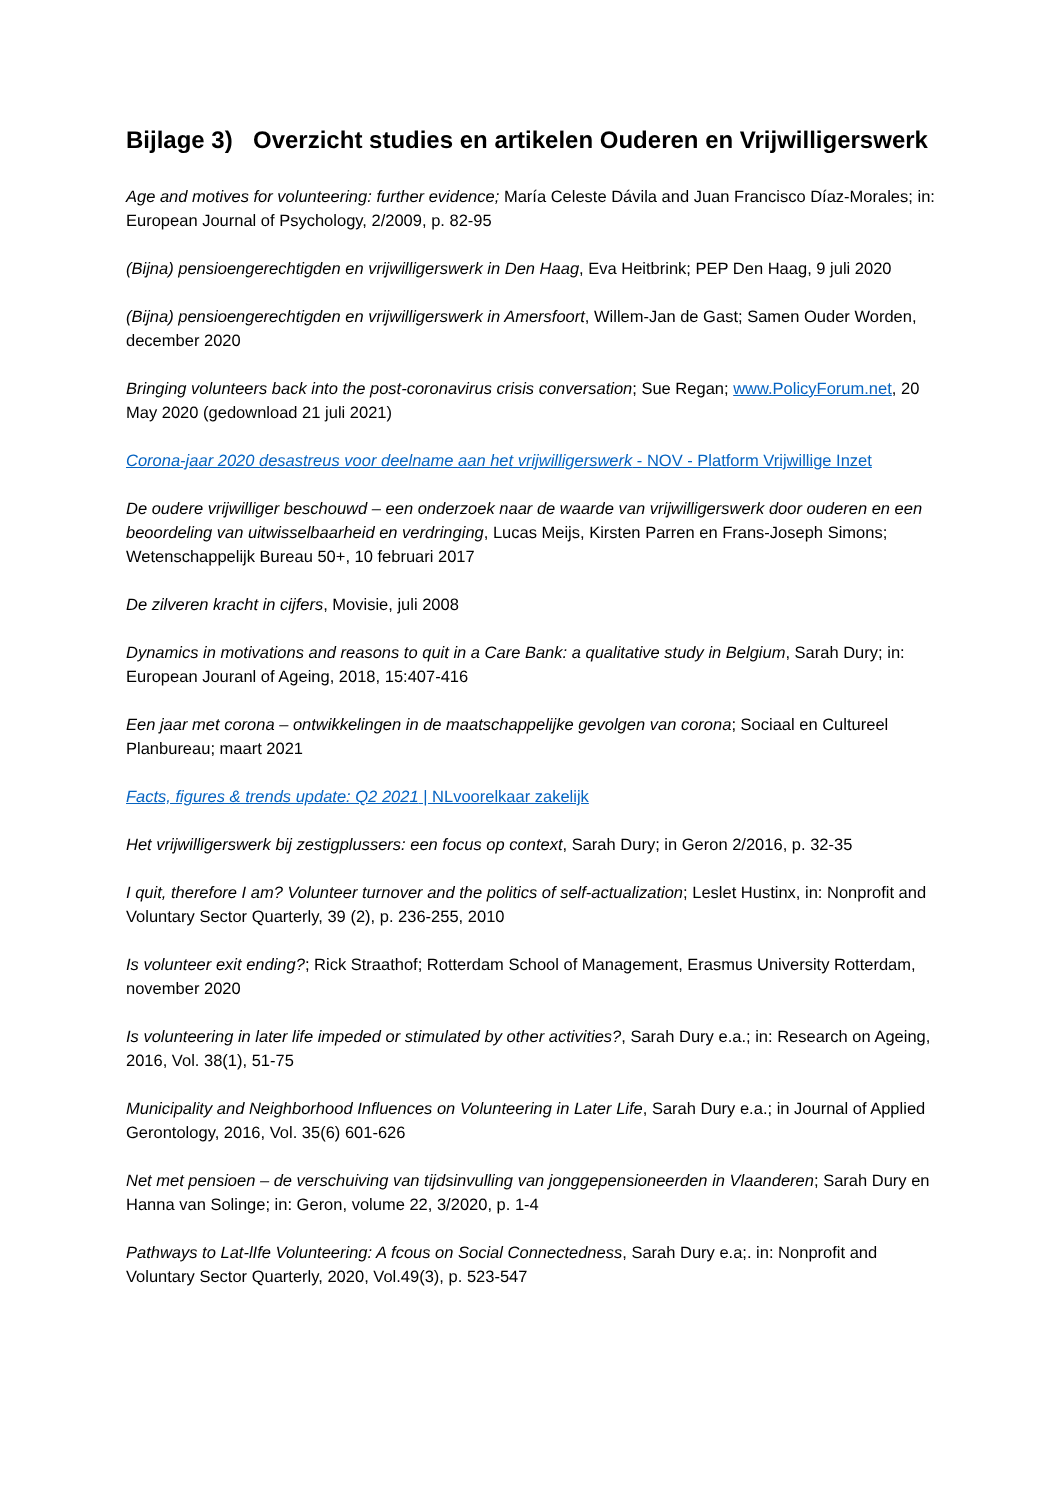Bijlage 3) Overzicht studies en artikelen Ouderen en Vrijwilligerswerk
Age and motives for volunteering: further evidence; María Celeste Dávila and Juan Francisco Díaz-Morales; in: European Journal of Psychology, 2/2009, p. 82-95
(Bijna) pensioengerechtigden en vrijwilligerswerk in Den Haag, Eva Heitbrink; PEP Den Haag, 9 juli 2020
(Bijna) pensioengerechtigden en vrijwilligerswerk in Amersfoort, Willem-Jan de Gast; Samen Ouder Worden, december 2020
Bringing volunteers back into the post-coronavirus crisis conversation; Sue Regan; www.PolicyForum.net, 20 May 2020 (gedownload 21 juli 2021)
Corona-jaar 2020 desastreus voor deelname aan het vrijwilligerswerk - NOV - Platform Vrijwillige Inzet
De oudere vrijwilliger beschouwd – een onderzoek naar de waarde van vrijwilligerswerk door ouderen en een beoordeling van uitwisselbaarheid en verdringing, Lucas Meijs, Kirsten Parren en Frans-Joseph Simons; Wetenschappelijk Bureau 50+, 10 februari 2017
De zilveren kracht in cijfers, Movisie, juli 2008
Dynamics in motivations and reasons to quit in a Care Bank: a qualitative study in Belgium, Sarah Dury; in: European Jouranl of Ageing, 2018, 15:407-416
Een jaar met corona – ontwikkelingen in de maatschappelijke gevolgen van corona; Sociaal en Cultureel Planbureau; maart 2021
Facts, figures & trends update: Q2 2021 | NLvoorelkaar zakelijk
Het vrijwilligerswerk bij zestigplussers: een focus op context, Sarah Dury; in Geron 2/2016, p. 32-35
I quit, therefore I am? Volunteer turnover and the politics of self-actualization; Leslet Hustinx, in: Nonprofit and Voluntary Sector Quarterly, 39 (2), p. 236-255, 2010
Is volunteer exit ending?; Rick Straathof; Rotterdam School of Management, Erasmus University Rotterdam, november 2020
Is volunteering in later life impeded or stimulated by other activities?, Sarah Dury e.a.; in: Research on Ageing, 2016, Vol. 38(1), 51-75
Municipality and Neighborhood Influences on Volunteering in Later Life, Sarah Dury e.a.; in Journal of Applied Gerontology, 2016, Vol. 35(6) 601-626
Net met pensioen – de verschuiving van tijdsinvulling van jonggepensioneerden in Vlaanderen; Sarah Dury en Hanna van Solinge; in: Geron, volume 22, 3/2020, p. 1-4
Pathways to Lat-lIfe Volunteering: A fcous on Social Connectedness, Sarah Dury e.a;. in: Nonprofit and Voluntary Sector Quarterly, 2020, Vol.49(3), p. 523-547